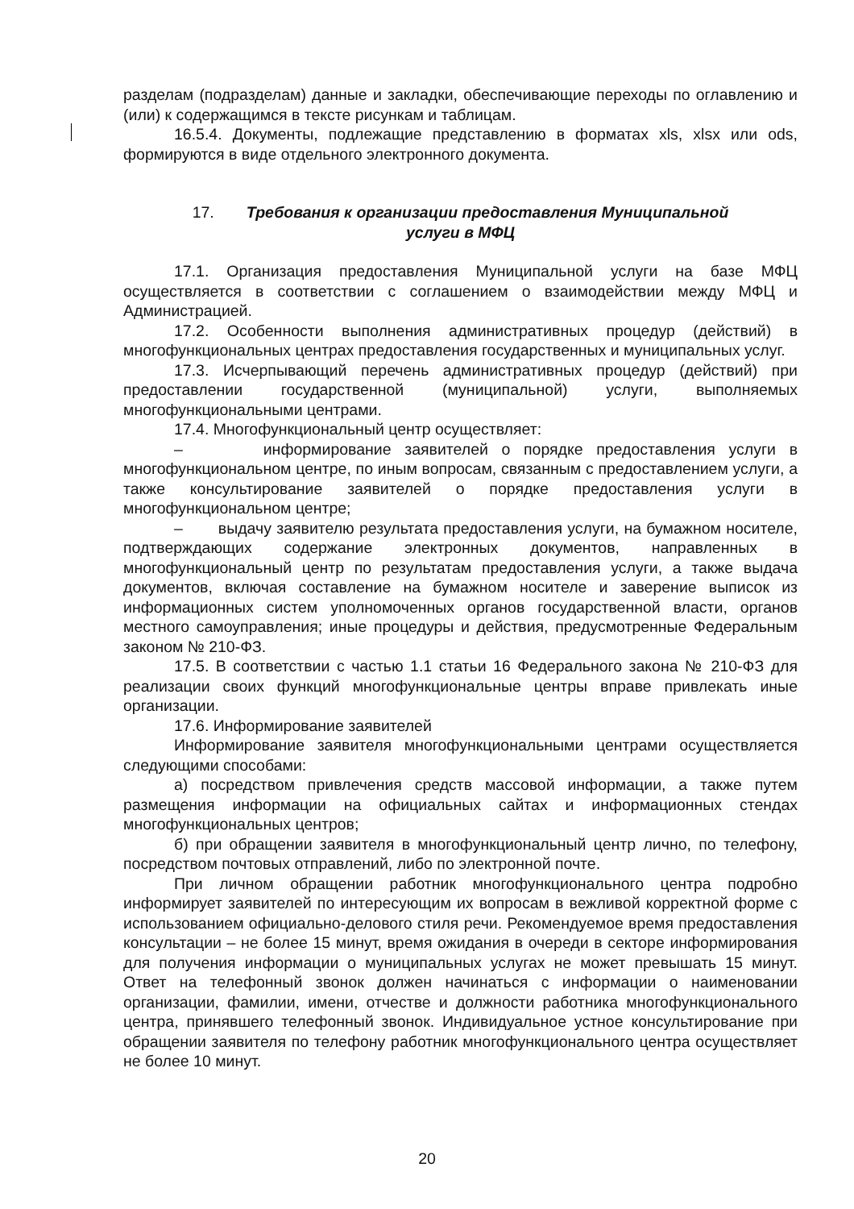разделам (подразделам) данные и закладки, обеспечивающие переходы по оглавлению и (или) к содержащимся в тексте рисункам и таблицам.
16.5.4. Документы, подлежащие представлению в форматах xls, xlsx или ods, формируются в виде отдельного электронного документа.
17. Требования к организации предоставления Муниципальной
услуги в МФЦ
17.1. Организация предоставления Муниципальной услуги на базе МФЦ осуществляется в соответствии с соглашением о взаимодействии между МФЦ и Администрацией.
17.2. Особенности выполнения административных процедур (действий) в многофункциональных центрах предоставления государственных и муниципальных услуг.
17.3. Исчерпывающий перечень административных процедур (действий) при предоставлении государственной (муниципальной) услуги, выполняемых многофункциональными центрами.
17.4. Многофункциональный центр осуществляет:
– информирование заявителей о порядке предоставления услуги в многофункциональном центре, по иным вопросам, связанным с предоставлением услуги, а также консультирование заявителей о порядке предоставления услуги в многофункциональном центре;
– выдачу заявителю результата предоставления услуги, на бумажном носителе, подтверждающих содержание электронных документов, направленных в многофункциональный центр по результатам предоставления услуги, а также выдача документов, включая составление на бумажном носителе и заверение выписок из информационных систем уполномоченных органов государственной власти, органов местного самоуправления; иные процедуры и действия, предусмотренные Федеральным законом № 210-ФЗ.
17.5. В соответствии с частью 1.1 статьи 16 Федерального закона № 210-ФЗ для реализации своих функций многофункциональные центры вправе привлекать иные организации.
17.6. Информирование заявителей
Информирование заявителя многофункциональными центрами осуществляется следующими способами:
а) посредством привлечения средств массовой информации, а также путем размещения информации на официальных сайтах и информационных стендах многофункциональных центров;
б) при обращении заявителя в многофункциональный центр лично, по телефону, посредством почтовых отправлений, либо по электронной почте.
При личном обращении работник многофункционального центра подробно информирует заявителей по интересующим их вопросам в вежливой корректной форме с использованием официально-делового стиля речи. Рекомендуемое время предоставления консультации – не более 15 минут, время ожидания в очереди в секторе информирования для получения информации о муниципальных услугах не может превышать 15 минут. Ответ на телефонный звонок должен начинаться с информации о наименовании организации, фамилии, имени, отчестве и должности работника многофункционального центра, принявшего телефонный звонок. Индивидуальное устное консультирование при обращении заявителя по телефону работник многофункционального центра осуществляет не более 10 минут.
20